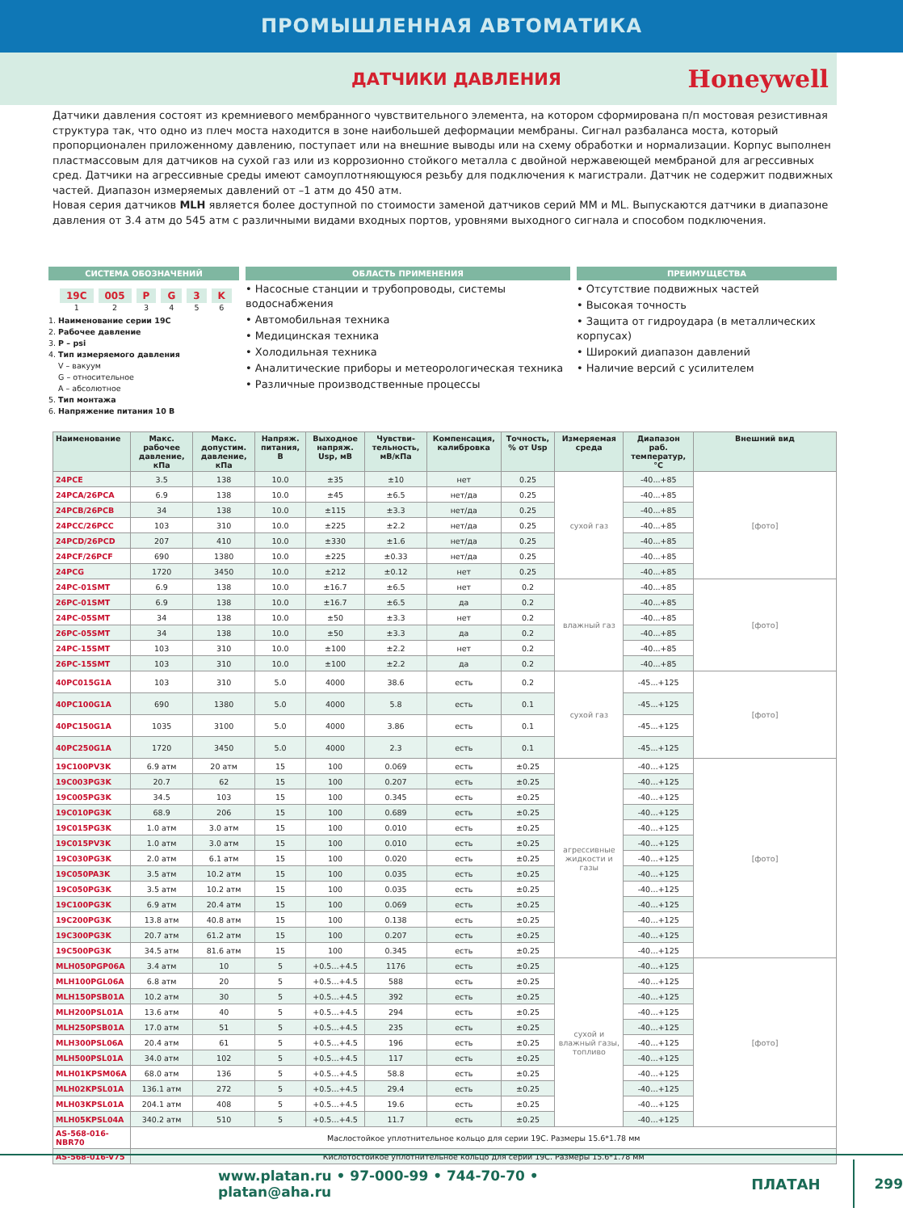ПРОМЫШЛЕННАЯ АВТОМАТИКА
ДАТЧИКИ ДАВЛЕНИЯ
Honeywell
Датчики давления состоят из кремниевого мембранного чувствительного элемента, на котором сформирована п/п мостовая резистивная структура так, что одно из плеч моста находится в зоне наибольшей деформации мембраны. Сигнал разбаланса моста, который пропорционален приложенному давлению, поступает или на внешние выводы или на схему обработки и нормализации. Корпус выполнен пластмассовым для датчиков на сухой газ или из коррозионно стойкого металла с двойной нержавеющей мембраной для агрессивных сред. Датчики на агрессивные среды имеют самоуплотняющуюся резьбу для подключения к магистрали. Датчик не содержит подвижных частей. Диапазон измеряемых давлений от –1 атм до 450 атм.
Новая серия датчиков MLH является более доступной по стоимости заменой датчиков серий MM и ML. Выпускаются датчики в диапазоне давления от 3.4 атм до 545 атм с различными видами входных портов, уровнями выходного сигнала и способом подключения.
СИСТЕМА ОБОЗНАЧЕНИЙ
19C
1
005
2
P
3
G
4
3
5
K
6
1. Наименование серии 19C
2. Рабочее давление
3. P – psi
4. Тип измеряемого давления
V – вакуум
G – относительное
A – абсолютное
5. Тип монтажа
6. Напряжение питания 10 В
ОБЛАСТЬ ПРИМЕНЕНИЯ
• Насосные станции и трубопроводы, системы водоснабжения
• Автомобильная техника
• Медицинская техника
• Холодильная техника
• Аналитические приборы и метеорологическая техника
• Различные производственные процессы
ПРЕИМУЩЕСТВА
• Отсутствие подвижных частей
• Высокая точность
• Защита от гидроудара (в металлических корпусах)
• Широкий диапазон давлений
• Наличие версий с усилителем
| Наименование | Макс. рабочее давление, кПа | Макс. допустим. давление, кПа | Напряж. питания, В | Выходное напряж. Usp, мВ | Чувстви-тельность, мВ/кПа | Компенсация, калибровка | Точность, % от Usp | Измеряемая среда | Диапазон раб. температур, °C | Внешний вид |
| --- | --- | --- | --- | --- | --- | --- | --- | --- | --- | --- |
| 24PCE | 3.5 | 138 | 10.0 | ±35 | ±10 | нет | 0.25 | сухой газ | -40...+85 | [фото] |
| 24PCA/26PCA | 6.9 | 138 | 10.0 | ±45 | ±6.5 | нет/да | 0.25 | | -40...+85 | |
| 24PCB/26PCB | 34 | 138 | 10.0 | ±115 | ±3.3 | нет/да | 0.25 | | -40...+85 | |
| 24PCC/26PCC | 103 | 310 | 10.0 | ±225 | ±2.2 | нет/да | 0.25 | | -40...+85 | |
| 24PCD/26PCD | 207 | 410 | 10.0 | ±330 | ±1.6 | нет/да | 0.25 | | -40...+85 | |
| 24PCF/26PCF | 690 | 1380 | 10.0 | ±225 | ±0.33 | нет/да | 0.25 | | -40...+85 | |
| 24PCG | 1720 | 3450 | 10.0 | ±212 | ±0.12 | нет | 0.25 | | -40...+85 | |
| 24PC-01SMT | 6.9 | 138 | 10.0 | ±16.7 | ±6.5 | нет | 0.2 | влажный газ | -40...+85 | [фото] |
| 26PC-01SMT | 6.9 | 138 | 10.0 | ±16.7 | ±6.5 | да | 0.2 | | -40...+85 | |
| 24PC-05SMT | 34 | 138 | 10.0 | ±50 | ±3.3 | нет | 0.2 | | -40...+85 | |
| 26PC-05SMT | 34 | 138 | 10.0 | ±50 | ±3.3 | да | 0.2 | | -40...+85 | |
| 24PC-15SMT | 103 | 310 | 10.0 | ±100 | ±2.2 | нет | 0.2 | | -40...+85 | |
| 26PC-15SMT | 103 | 310 | 10.0 | ±100 | ±2.2 | да | 0.2 | | -40...+85 | |
| 40PC015G1A | 103 | 310 | 5.0 | 4000 | 38.6 | есть | 0.2 | сухой газ | -45...+125 | [фото] |
| 40PC100G1A | 690 | 1380 | 5.0 | 4000 | 5.8 | есть | 0.1 | | -45...+125 | |
| 40PC150G1A | 1035 | 3100 | 5.0 | 4000 | 3.86 | есть | 0.1 | | -45...+125 | |
| 40PC250G1A | 1720 | 3450 | 5.0 | 4000 | 2.3 | есть | 0.1 | | -45...+125 | |
| 19C100PV3K | 6.9 атм | 20 атм | 15 | 100 | 0.069 | есть | ±0.25 | агрессивные жидкости и газы | -40…+125 | [фото] |
| 19C003PG3K | 20.7 | 62 | 15 | 100 | 0.207 | есть | ±0.25 | | -40…+125 | |
| 19C005PG3K | 34.5 | 103 | 15 | 100 | 0.345 | есть | ±0.25 | | -40…+125 | |
| 19C010PG3K | 68.9 | 206 | 15 | 100 | 0.689 | есть | ±0.25 | | -40…+125 | |
| 19C015PG3K | 1.0 атм | 3.0 атм | 15 | 100 | 0.010 | есть | ±0.25 | | -40…+125 | |
| 19C015PV3K | 1.0 атм | 3.0 атм | 15 | 100 | 0.010 | есть | ±0.25 | | -40…+125 | |
| 19C030PG3K | 2.0 атм | 6.1 атм | 15 | 100 | 0.020 | есть | ±0.25 | | -40…+125 | |
| 19C050PA3K | 3.5 атм | 10.2 атм | 15 | 100 | 0.035 | есть | ±0.25 | | -40…+125 | |
| 19C050PG3K | 3.5 атм | 10.2 атм | 15 | 100 | 0.035 | есть | ±0.25 | | -40…+125 | |
| 19C100PG3K | 6.9 атм | 20.4 атм | 15 | 100 | 0.069 | есть | ±0.25 | | -40…+125 | |
| 19C200PG3K | 13.8 атм | 40.8 атм | 15 | 100 | 0.138 | есть | ±0.25 | | -40…+125 | |
| 19C300PG3K | 20.7 атм | 61.2 атм | 15 | 100 | 0.207 | есть | ±0.25 | | -40…+125 | |
| 19C500PG3K | 34.5 атм | 81.6 атм | 15 | 100 | 0.345 | есть | ±0.25 | | -40…+125 | |
| MLH050PGP06A | 3.4 атм | 10 | 5 | +0.5…+4.5 | 1176 | есть | ±0.25 | сухой и влажный газы, топливо | -40…+125 | [фото] |
| MLH100PGL06A | 6.8 атм | 20 | 5 | +0.5…+4.5 | 588 | есть | ±0.25 | | -40…+125 | |
| MLH150PSB01A | 10.2 атм | 30 | 5 | +0.5…+4.5 | 392 | есть | ±0.25 | | -40…+125 | |
| MLH200PSL01A | 13.6 атм | 40 | 5 | +0.5…+4.5 | 294 | есть | ±0.25 | | -40…+125 | |
| MLH250PSB01A | 17.0 атм | 51 | 5 | +0.5…+4.5 | 235 | есть | ±0.25 | | -40…+125 | |
| MLH300PSL06A | 20.4 атм | 61 | 5 | +0.5…+4.5 | 196 | есть | ±0.25 | | -40…+125 | |
| MLH500PSL01A | 34.0 атм | 102 | 5 | +0.5…+4.5 | 117 | есть | ±0.25 | | -40…+125 | |
| MLH01KPSM06A | 68.0 атм | 136 | 5 | +0.5…+4.5 | 58.8 | есть | ±0.25 | | -40…+125 | |
| MLH02KPSL01A | 136.1 атм | 272 | 5 | +0.5…+4.5 | 29.4 | есть | ±0.25 | | -40…+125 | |
| MLH03KPSL01A | 204.1 атм | 408 | 5 | +0.5…+4.5 | 19.6 | есть | ±0.25 | | -40…+125 | |
| MLH05KPSL04A | 340.2 атм | 510 | 5 | +0.5…+4.5 | 11.7 | есть | ±0.25 | | -40…+125 | |
| AS-568-016-NBR70 | Маслостойкое уплотнительное кольцо для серии 19C. Размеры 15.6*1.78 мм | | | | | | | | | |
| AS-568-016-V75 | Кислотостойкое уплотнительное кольцо для серии 19C. Размеры 15.6*1.78 мм | | | | | | | | | |
www.platan.ru • 97-000-99 • 744-70-70 • platan@aha.ru ПЛАТАН 299